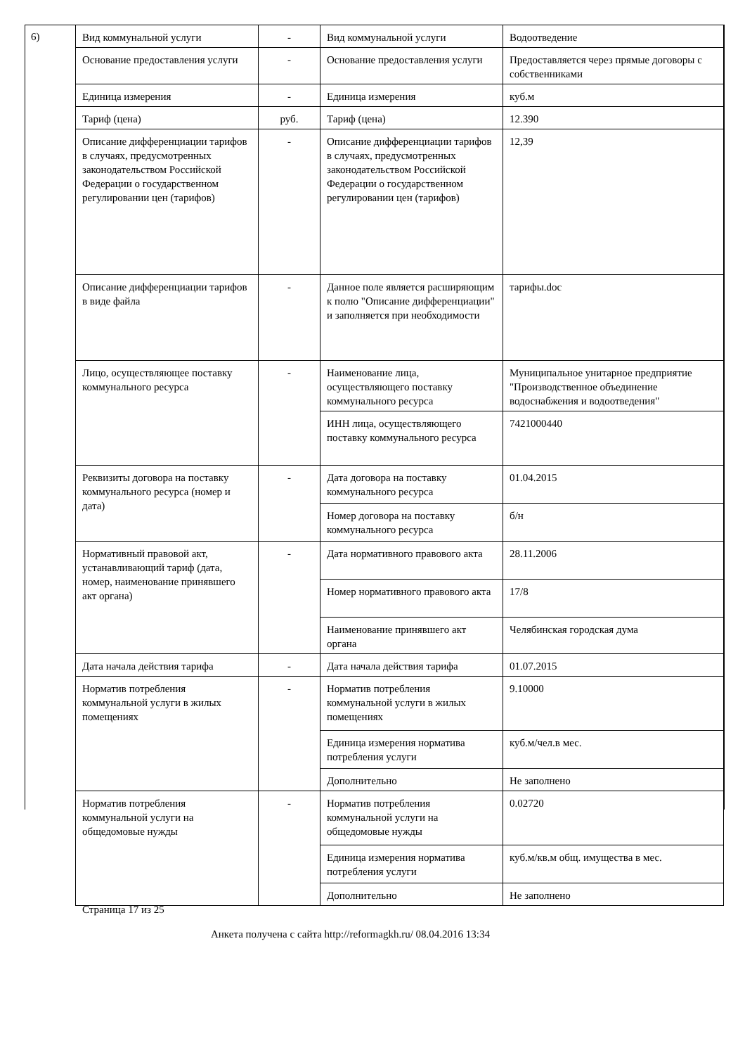6)
| Вид коммунальной услуги | - | Вид коммунальной услуги | Водоотведение |
| Основание предоставления услуги | - | Основание предоставления услуги | Предоставляется через прямые договоры с собственниками |
| Единица измерения | - | Единица измерения | куб.м |
| Тариф (цена) | руб. | Тариф (цена) | 12.390 |
| Описание дифференциации тарифов в случаях, предусмотренных законодательством Российской Федерации о государственном регулировании цен (тарифов) | - | Описание дифференциации тарифов в случаях, предусмотренных законодательством Российской Федерации о государственном регулировании цен (тарифов) | 12,39 |
| Описание дифференциации тарифов в виде файла | - | Данное поле является расширяющим к полю "Описание дифференциации" и заполняется при необходимости | тарифы.doc |
| Лицо, осуществляющее поставку коммунального ресурса | - | Наименование лица, осуществляющего поставку коммунального ресурса | Муниципальное унитарное предприятие "Производственное объединение водоснабжения и водоотведения" |
| | | ИНН лица, осуществляющего поставку коммунального ресурса | 7421000440 |
| Реквизиты договора на поставку коммунального ресурса (номер и дата) | - | Дата договора на поставку коммунального ресурса | 01.04.2015 |
| | | Номер договора на поставку коммунального ресурса | б/н |
| Нормативный правовой акт, устанавливающий тариф (дата, номер, наименование принявшего акт органа) | - | Дата нормативного правового акта | 28.11.2006 |
| | | Номер нормативного правового акта | 17/8 |
| | | Наименование принявшего акт органа | Челябинская городская дума |
| Дата начала действия тарифа | - | Дата начала действия тарифа | 01.07.2015 |
| Норматив потребления коммунальной услуги в жилых помещениях | - | Норматив потребления коммунальной услуги в жилых помещениях | 9.10000 |
| | | Единица измерения норматива потребления услуги | куб.м/чел.в мес. |
| | | Дополнительно | Не заполнено |
| Норматив потребления коммунальной услуги на общедомовые нужды | - | Норматив потребления коммунальной услуги на общедомовые нужды | 0.02720 |
| | | Единица измерения норматива потребления услуги | куб.м/кв.м общ. имущества в мес. |
| | | Дополнительно | Не заполнено |
Страница 17 из 25
Анкета получена с сайта http://reformagkh.ru/ 08.04.2016 13:34